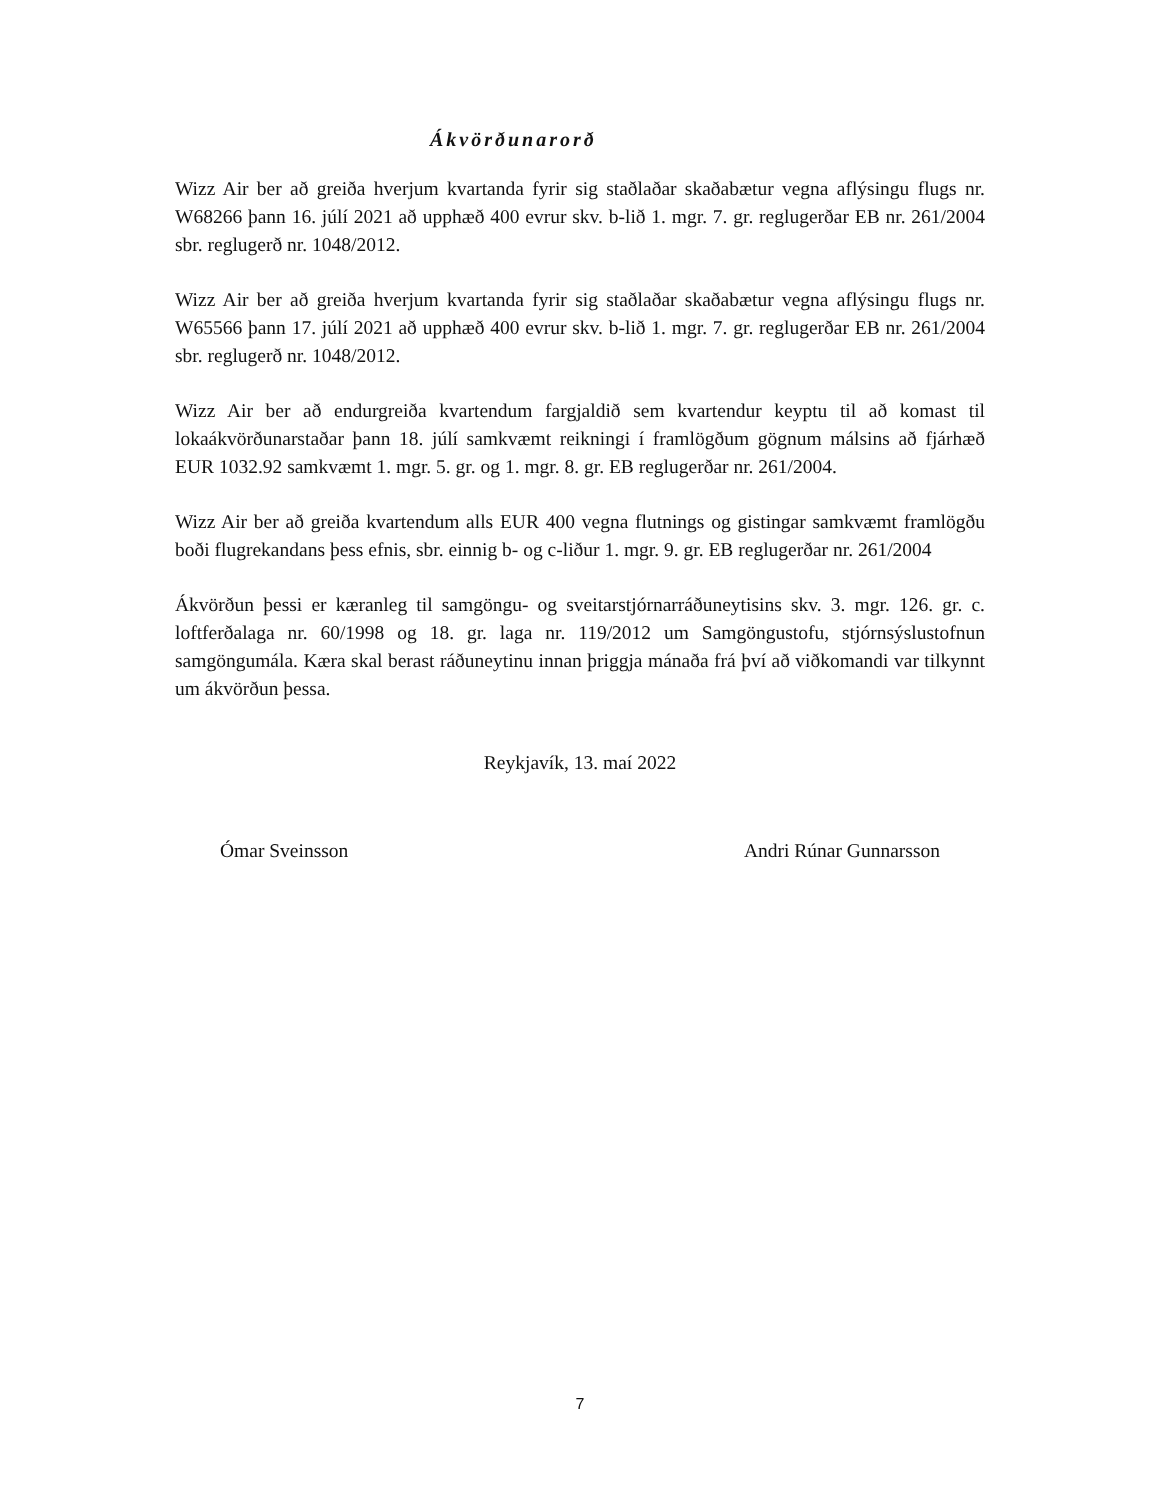Ákvörðunarorð
Wizz Air ber að greiða hverjum kvartanda fyrir sig staðlaðar skaðabætur vegna aflýsingu flugs nr. W68266 þann 16. júlí 2021 að upphæð 400 evrur skv. b-lið 1. mgr. 7. gr. reglugerðar EB nr. 261/2004 sbr. reglugerð nr. 1048/2012.
Wizz Air ber að greiða hverjum kvartanda fyrir sig staðlaðar skaðabætur vegna aflýsingu flugs nr. W65566 þann 17. júlí 2021 að upphæð 400 evrur skv. b-lið 1. mgr. 7. gr. reglugerðar EB nr. 261/2004 sbr. reglugerð nr. 1048/2012.
Wizz Air ber að endurgreiða kvartendum fargjaldið sem kvartendur keyptu til að komast til lokaákvörðunarstaðar þann 18. júlí samkvæmt reikningi í framlögðum gögnum málsins að fjárhæð EUR 1032.92 samkvæmt 1. mgr. 5. gr. og 1. mgr. 8. gr. EB reglugerðar nr. 261/2004.
Wizz Air ber að greiða kvartendum alls EUR 400 vegna flutnings og gistingar samkvæmt framlögðu boði flugrekandans þess efnis, sbr. einnig b- og c-liður 1. mgr. 9. gr. EB reglugerðar nr. 261/2004
Ákvörðun þessi er kæranleg til samgöngu- og sveitarstjórnarráðuneytisins skv. 3. mgr. 126. gr. c. loftferðalaga nr. 60/1998 og 18. gr. laga nr. 119/2012 um Samgöngustofu, stjórnsýslustofnun samgöngumála. Kæra skal berast ráðuneytinu innan þriggja mánaða frá því að viðkomandi var tilkynnt um ákvörðun þessa.
Reykjavík, 13. maí 2022
Ómar Sveinsson Andri Rúnar Gunnarsson
7